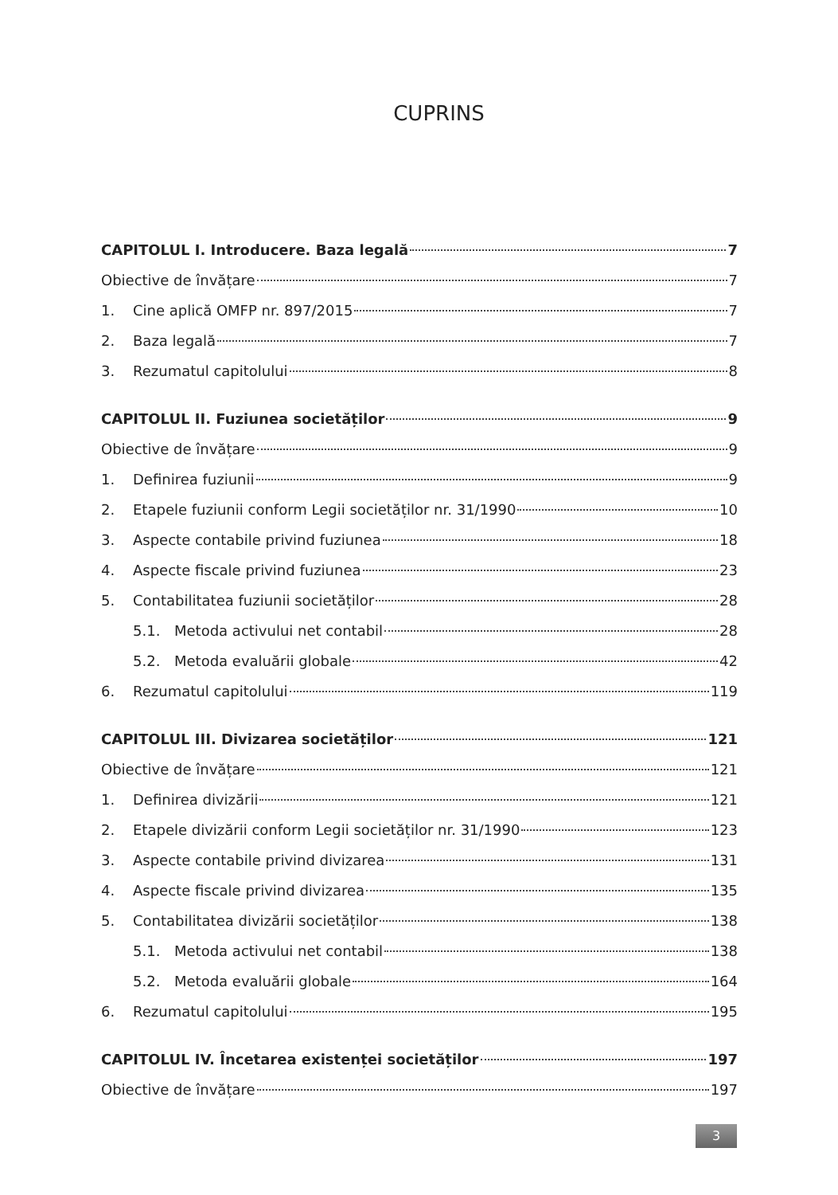CUPRINS
CAPITOLUL I. Introducere. Baza legală 7
Obiective de învățare 7
1. Cine aplică OMFP nr. 897/2015 7
2. Baza legală 7
3. Rezumatul capitolului 8
CAPITOLUL II. Fuziunea societăților 9
Obiective de învățare 9
1. Definirea fuziunii 9
2. Etapele fuziunii conform Legii societăților nr. 31/1990 10
3. Aspecte contabile privind fuziunea 18
4. Aspecte fiscale privind fuziunea 23
5. Contabilitatea fuziunii societăților 28
5.1. Metoda activului net contabil 28
5.2. Metoda evaluării globale 42
6. Rezumatul capitolului 119
CAPITOLUL III. Divizarea societăților 121
Obiective de învățare 121
1. Definirea divizării 121
2. Etapele divizării conform Legii societăților nr. 31/1990 123
3. Aspecte contabile privind divizarea 131
4. Aspecte fiscale privind divizarea 135
5. Contabilitatea divizării societăților 138
5.1. Metoda activului net contabil 138
5.2. Metoda evaluării globale 164
6. Rezumatul capitolului 195
CAPITOLUL IV. Încetarea existenței societăților 197
Obiective de învățare 197
3